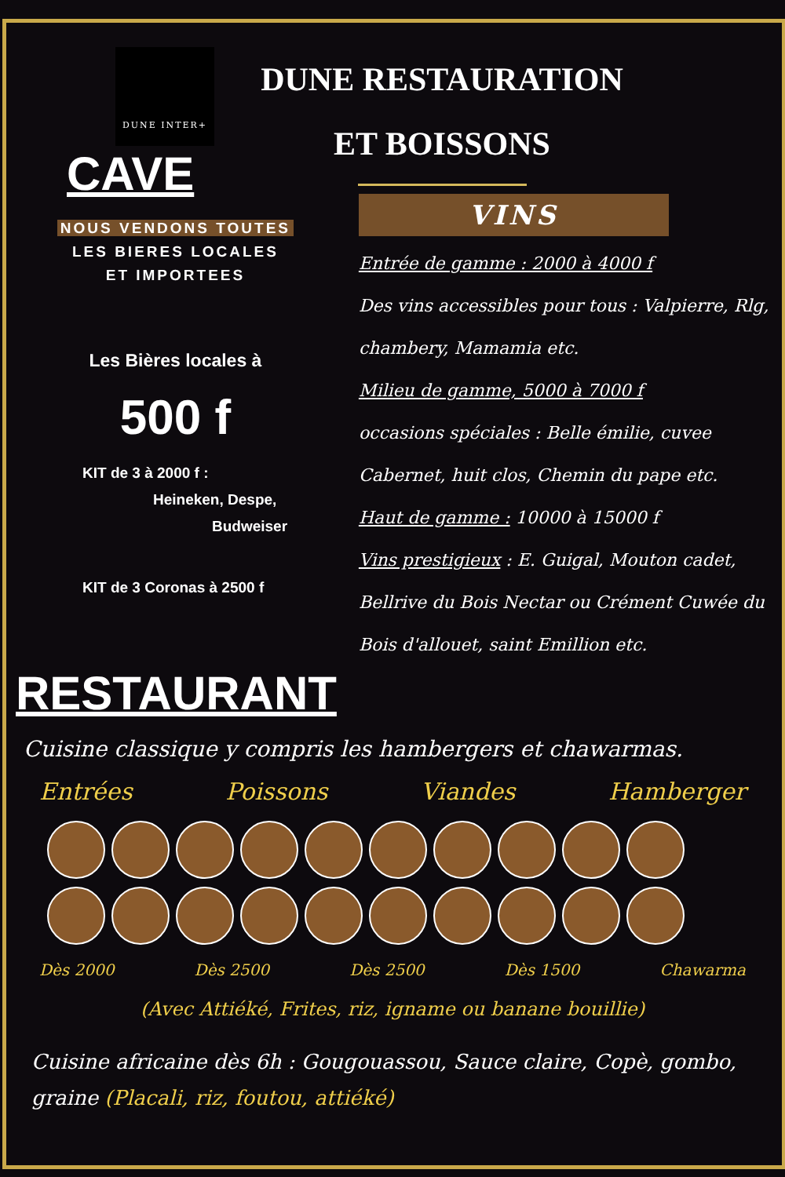DUNE INTER+
DUNE RESTAURATION
ET BOISSONS
CAVE
NOUS VENDONS TOUTES
LES BIERES LOCALES
ET IMPORTEES
Les Bières locales à
500 f
KIT de 3 à 2000 f :
Heineken, Despe,
Budweiser
KIT de 3 Coronas à 2500 f
VINS
Entrée de gamme : 2000 à 4000 f
Des vins accessibles pour tous : Valpierre, Rlg, chambery, Mamamia etc.
Milieu de gamme, 5000 à 7000 f
occasions spéciales : Belle émilie, cuvee Cabernet, huit clos, Chemin du pape etc.
Haut de gamme : 10000 à 15000 f
Vins prestigieux : E. Guigal, Mouton cadet, Bellrive du Bois Nectar ou Crément Cuwée du Bois d'allouet, saint Emillion etc.
RESTAURANT
Cuisine classique y compris les hambergers et chawarmas.
Entrées Poissons Viandes Hamberger
Dès 2000 Dès 2500 Dès 2500 Dès 1500 Chawarma
(Avec Attiéké, Frites, riz, igname ou banane bouillie)
Cuisine africaine dès 6h : Gougouassou, Sauce claire, Copè, gombo, graine (Placali, riz, foutou, attiéké)